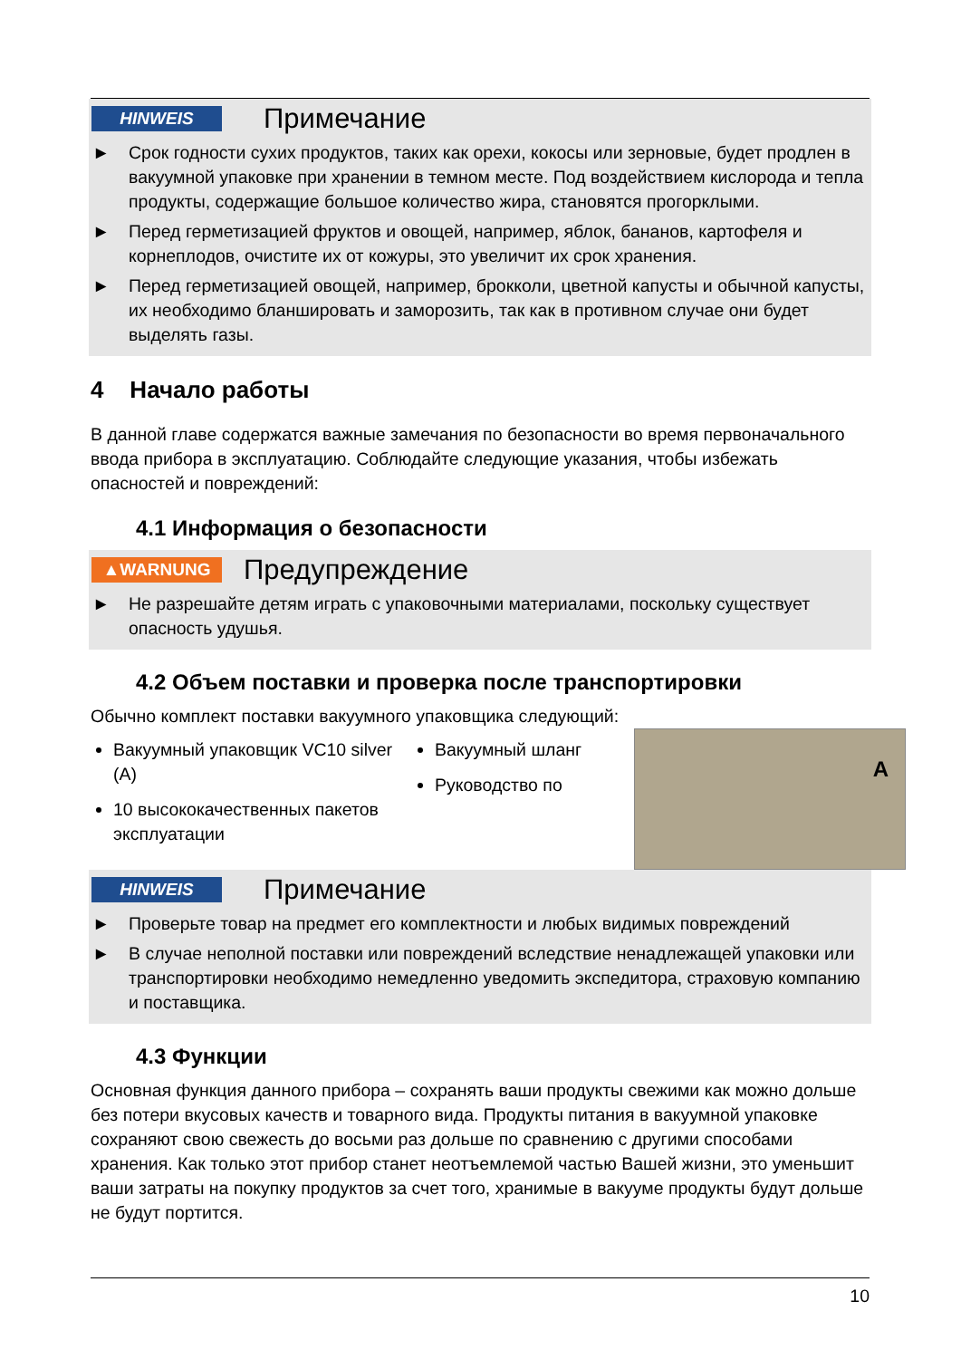HINWEIS
Примечание
► Срок годности сухих продуктов, таких как орехи, кокосы или зерновые, будет продлен в вакуумной упаковке при хранении в темном месте. Под воздействием кислорода и тепла продукты, содержащие большое количество жира, становятся прогорклыми.
► Перед герметизацией фруктов и овощей, например, яблок, бананов, картофеля и корнеплодов, очистите их от кожуры, это увеличит их срок хранения.
► Перед герметизацией овощей, например, брокколи, цветной капусты и обычной капусты, их необходимо бланшировать и заморозить, так как в противном случае они будет выделять газы.
4 Начало работы
В данной главе содержатся важные замечания по безопасности во время первоначального ввода прибора в эксплуатацию. Соблюдайте следующие указания, чтобы избежать опасностей и повреждений:
4.1 Информация о безопасности
▲WARNUNG
Предупреждение
► Не разрешайте детям играть с упаковочными материалами, поскольку существует опасность удушья.
4.2 Объем поставки и проверка после транспортировки
Обычно комплект поставки вакуумного упаковщика следующий:
Вакуумный упаковщик VC10 silver (A)
10 высококачественных пакетов эксплуатации
Вакуумный шланг
Руководство по
A
HINWEIS
Примечание
► Проверьте товар на предмет его комплектности и любых видимых повреждений
► В случае неполной поставки или повреждений вследствие ненадлежащей упаковки или транспортировки необходимо немедленно уведомить экспедитора, страховую компанию и поставщика.
4.3 Функции
Основная функция данного прибора – сохранять ваши продукты свежими как можно дольше без потери вкусовых качеств и товарного вида. Продукты питания в вакуумной упаковке сохраняют свою свежесть до восьми раз дольше по сравнению с другими способами хранения. Как только этот прибор станет неотъемлемой частью Вашей жизни, это уменьшит ваши затраты на покупку продуктов за счет того, хранимые в вакууме продукты будут дольше не будут портится.
10